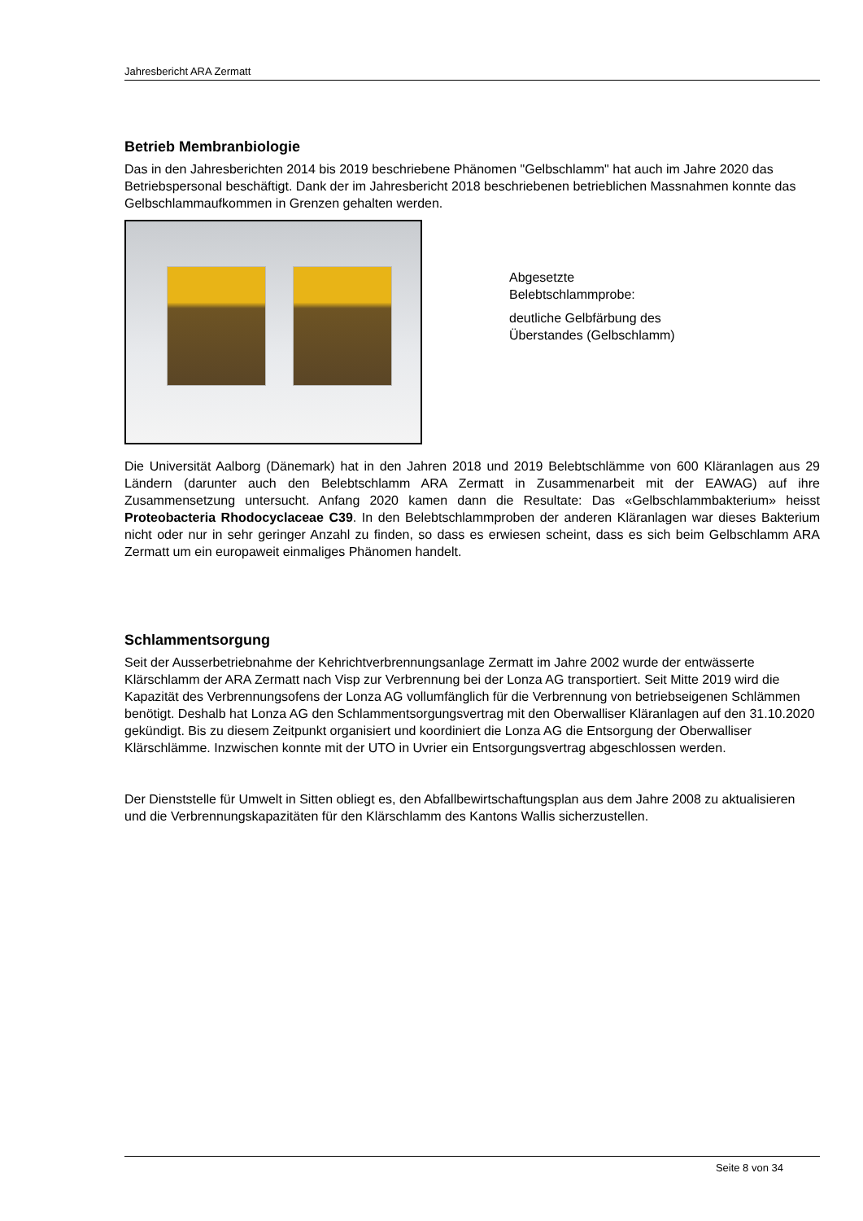Jahresbericht ARA Zermatt
Betrieb Membranbiologie
Das in den Jahresberichten 2014 bis 2019 beschriebene Phänomen "Gelbschlamm" hat auch im Jahre 2020 das Betriebspersonal beschäftigt. Dank der im Jahresbericht 2018 beschriebenen betrieblichen Massnahmen konnte das Gelbschlammaufkommen in Grenzen gehalten werden.
Abgesetzte
Belebtschlammprobe:
deutliche Gelbfärbung des
Überstandes (Gelbschlamm)
Die Universität Aalborg (Dänemark) hat in den Jahren 2018 und 2019 Belebtschlämme von 600 Kläranlagen aus 29 Ländern (darunter auch den Belebtschlamm ARA Zermatt in Zusammenarbeit mit der EAWAG) auf ihre Zusammensetzung untersucht. Anfang 2020 kamen dann die Resultate: Das «Gelbschlammbakterium» heisst Proteobacteria Rhodocyclaceae C39. In den Belebtschlammproben der anderen Kläranlagen war dieses Bakterium nicht oder nur in sehr geringer Anzahl zu finden, so dass es erwiesen scheint, dass es sich beim Gelbschlamm ARA Zermatt um ein europaweit einmaliges Phänomen handelt.
Schlammentsorgung
Seit der Ausserbetriebnahme der Kehrichtverbrennungsanlage Zermatt im Jahre 2002 wurde der entwässerte Klärschlamm der ARA Zermatt nach Visp zur Verbrennung bei der Lonza AG transportiert. Seit Mitte 2019 wird die Kapazität des Verbrennungsofens der Lonza AG vollumfänglich für die Verbrennung von betriebseigenen Schlämmen benötigt. Deshalb hat Lonza AG den Schlammentsorgungsvertrag mit den Oberwalliser Kläranlagen auf den 31.10.2020 gekündigt. Bis zu diesem Zeitpunkt organisiert und koordiniert die Lonza AG die Entsorgung der Oberwalliser Klärschlämme. Inzwischen konnte mit der UTO in Uvrier ein Entsorgungsvertrag abgeschlossen werden.
Der Dienststelle für Umwelt in Sitten obliegt es, den Abfallbewirtschaftungsplan aus dem Jahre 2008 zu aktualisieren und die Verbrennungskapazitäten für den Klärschlamm des Kantons Wallis sicherzustellen.
Seite 8 von 34